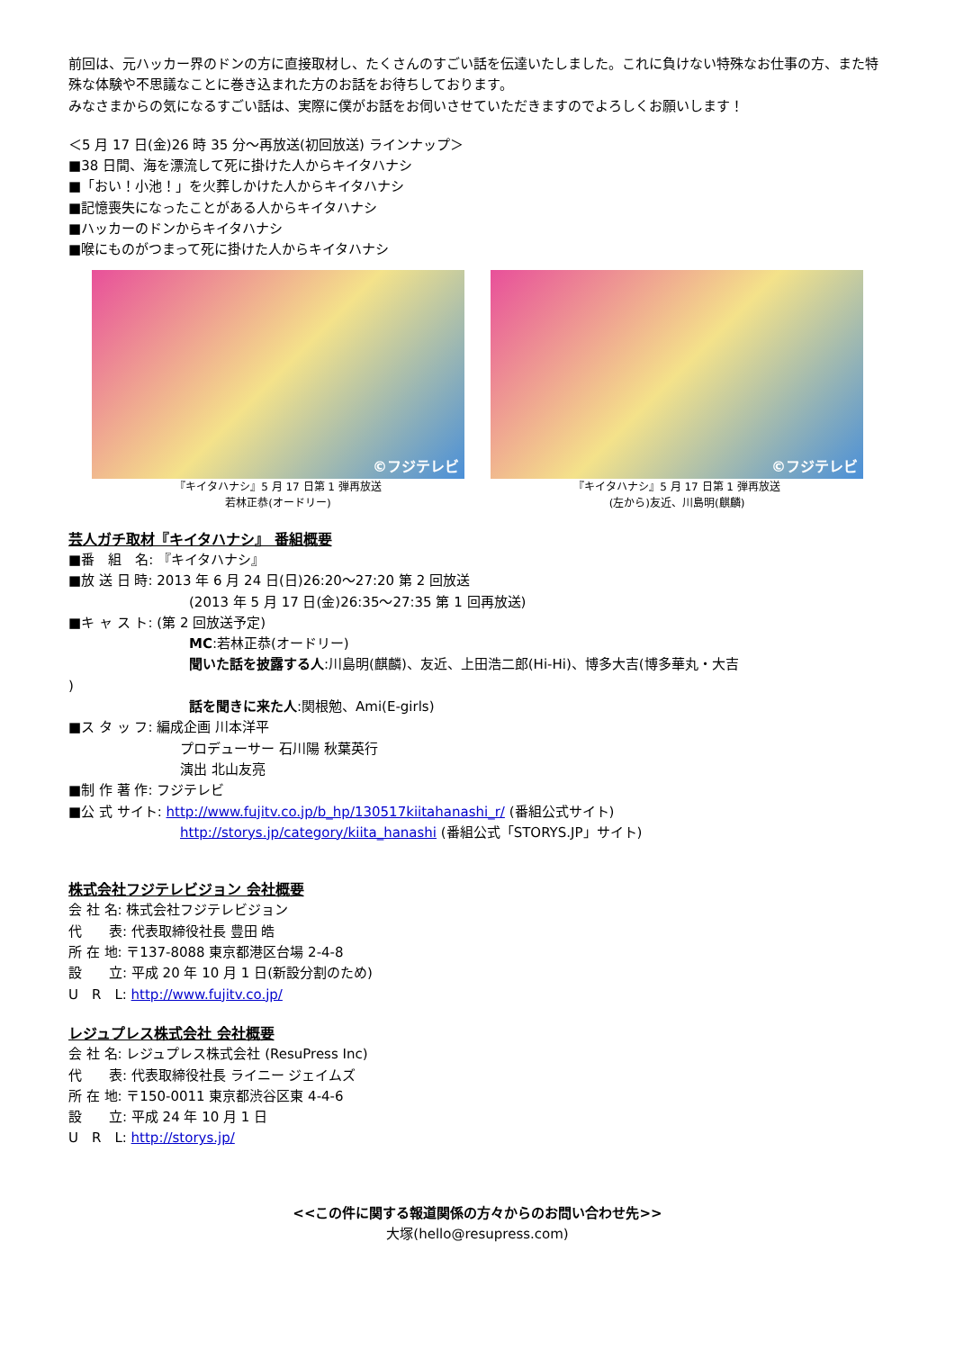前回は、元ハッカー界のドンの方に直接取材し、たくさんのすごい話を伝達いたしました。これに負けない特殊なお仕事の方、また特殊な体験や不思議なことに巻き込まれた方のお話をお待ちしております。
みなさまからの気になるすごい話は、実際に僕がお話をお伺いさせていただきますのでよろしくお願いします！
＜5 月 17 日(金)26 時 35 分～再放送(初回放送) ラインナップ＞
■38 日間、海を漂流して死に掛けた人からキイタハナシ
■「おい！小池！」を火葬しかけた人からキイタハナシ
■記憶喪失になったことがある人からキイタハナシ
■ハッカーのドンからキイタハナシ
■喉にものがつまって死に掛けた人からキイタハナシ
©フジテレビ
『キイタハナシ』5 月 17 日第 1 弾再放送
若林正恭(オードリー)
©フジテレビ
『キイタハナシ』5 月 17 日第 1 弾再放送
(左から)友近、川島明(麒麟)
芸人ガチ取材『キイタハナシ』 番組概要
■番　組　名: 『キイタハナシ』
■放 送 日 時: 2013 年 6 月 24 日(日)26:20～27:20 第 2 回放送
(2013 年 5 月 17 日(金)26:35～27:35 第 1 回再放送)
■キ ャ ス ト: (第 2 回放送予定)
MC:若林正恭(オードリー)
聞いた話を披露する人:川島明(麒麟)、友近、上田浩二郎(Hi-Hi)、博多大吉(博多華丸・大吉
)
話を聞きに来た人:関根勉、Ami(E-girls)
■ス タ ッ フ: 編成企画 川本洋平
プロデューサー 石川陽 秋葉英行
演出 北山友亮
■制 作 著 作: フジテレビ
■公 式 サイト: http://www.fujitv.co.jp/b_hp/130517kiitahanashi_r/ (番組公式サイト)
http://storys.jp/category/kiita_hanashi (番組公式「STORYS.JP」サイト)
株式会社フジテレビジョン 会社概要
会 社 名: 株式会社フジテレビジョン
代　　表: 代表取締役社長 豊田 皓
所 在 地: 〒137-8088 東京都港区台場 2-4-8
設　　立: 平成 20 年 10 月 1 日(新設分割のため)
U　R　L: http://www.fujitv.co.jp/
レジュプレス株式会社 会社概要
会 社 名: レジュプレス株式会社 (ResuPress Inc)
代　　表: 代表取締役社長 ライニー ジェイムズ
所 在 地: 〒150-0011 東京都渋谷区東 4-4-6
設　　立: 平成 24 年 10 月 1 日
U　R　L: http://storys.jp/
<<この件に関する報道関係の方々からのお問い合わせ先>>
大塚(hello@resupress.com)